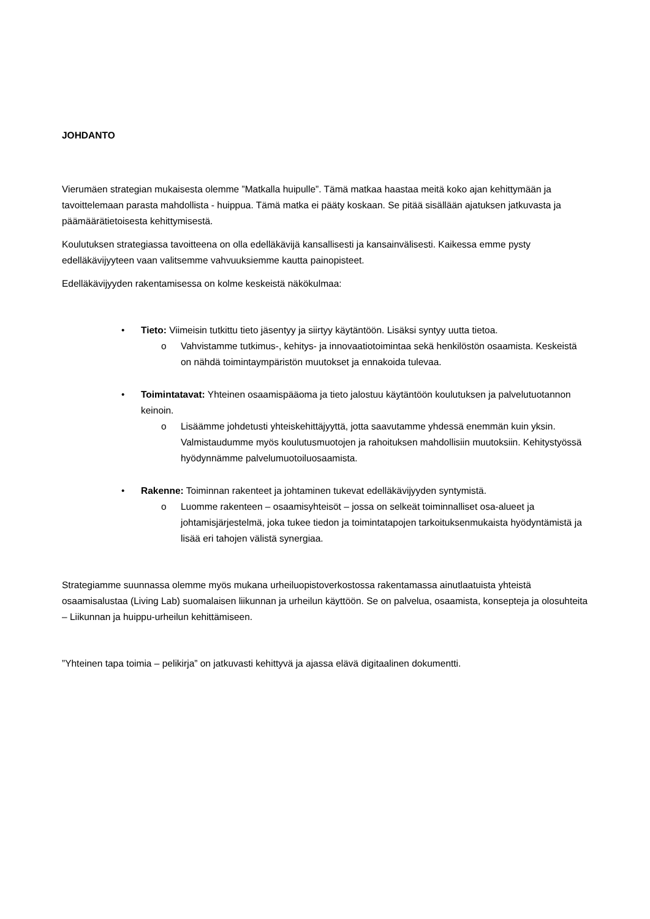JOHDANTO
Vierumäen strategian mukaisesta olemme ”Matkalla huipulle”. Tämä matkaa haastaa meitä koko ajan kehittymään ja tavoittelemaan parasta mahdollista - huippua. Tämä matka ei pääty koskaan. Se pitää sisällään ajatuksen jatkuvasta ja päämäärätietoisesta kehittymisestä.
Koulutuksen strategiassa tavoitteena on olla edelläkävijä kansallisesti ja kansainvälisesti. Kaikessa emme pysty edelläkävijyyteen vaan valitsemme vahvuuksiemme kautta painopisteet.
Edelläkävijyyden rakentamisessa on kolme keskeistä näkökulmaa:
• Tieto: Viimeisin tutkittu tieto jäsentyy ja siirtyy käytäntöön. Lisäksi syntyy uutta tietoa.
o Vahvistamme tutkimus-, kehitys- ja innovaatiotoimintaa sekä henkilöstön osaamista. Keskeistä on nähdä toimintaympäristön muutokset ja ennakoida tulevaa.
• Toimintatavat: Yhteinen osaamispääoma ja tieto jalostuu käytäntöön koulutuksen ja palvelutuotannon keinoin.
o Lisäämme johdetusti yhteiskehittäjyyttä, jotta saavutamme yhdessä enemmän kuin yksin. Valmistaudumme myös koulutusmuotojen ja rahoituksen mahdollisiin muutoksiin. Kehitystyössä hyödynnämme palvelumuotoiluosaamista.
• Rakenne: Toiminnan rakenteet ja johtaminen tukevat edelläkävijyyden syntymistä.
o Luomme rakenteen – osaamisyhteisöt – jossa on selkeät toiminnalliset osa-alueet ja johtamisjärjestelmä, joka tukee tiedon ja toimintatapojen tarkoituksenmukaista hyödyntämistä ja lisää eri tahojen välistä synergiaa.
Strategiamme suunnassa olemme myös mukana urheiluopistoverkostossa rakentamassa ainutlaatuista yhteistä osaamisalustaa (Living Lab) suomalaisen liikunnan ja urheilun käyttöön. Se on palvelua, osaamista, konsepteja ja olosuhteita – Liikunnan ja huippu-urheilun kehittämiseen.
”Yhteinen tapa toimia – pelikirja” on jatkuvasti kehittyvä ja ajassa elävä digitaalinen dokumentti.